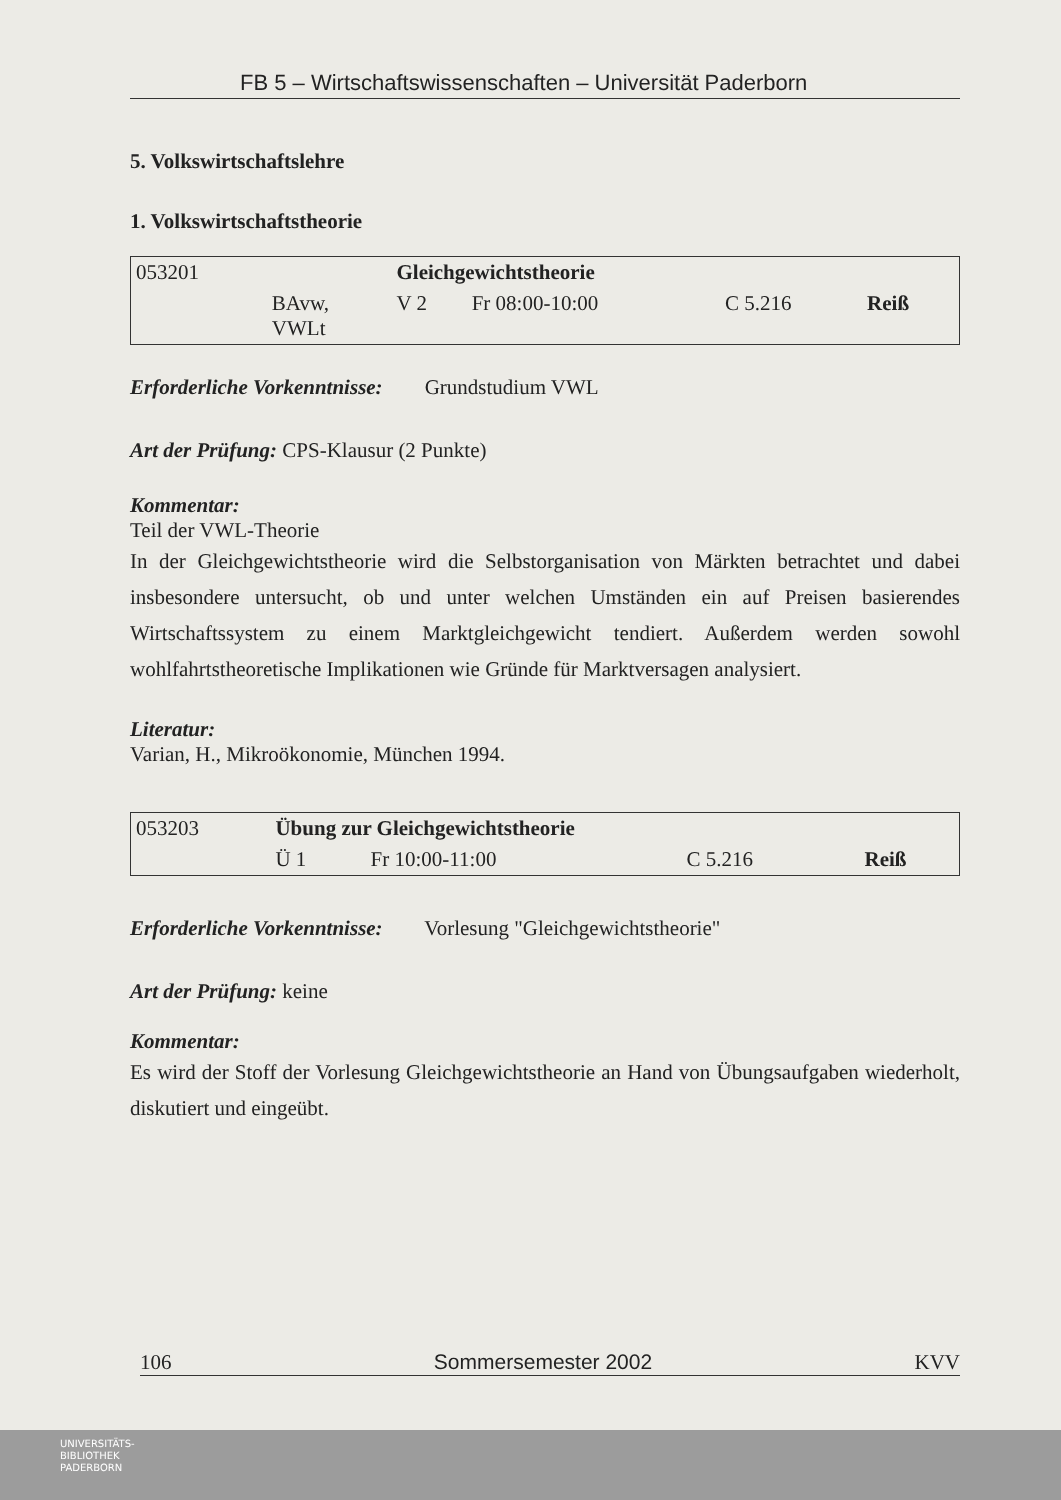FB 5 – Wirtschaftswissenschaften – Universität Paderborn
5. Volkswirtschaftslehre
1. Volkswirtschaftstheorie
| 053201 | | Gleichgewichtstheorie | | | |
| | BAvw, VWLt | V 2 | Fr 08:00-10:00 | C 5.216 | Reiß |
Erforderliche Vorkenntnisse: Grundstudium VWL
Art der Prüfung: CPS-Klausur (2 Punkte)
Kommentar:
Teil der VWL-Theorie
In der Gleichgewichtstheorie wird die Selbstorganisation von Märkten betrachtet und dabei insbesondere untersucht, ob und unter welchen Umständen ein auf Preisen basierendes Wirtschaftssystem zu einem Marktgleichgewicht tendiert. Außerdem werden sowohl wohlfahrtstheoretische Implikationen wie Gründe für Marktversagen analysiert.
Literatur:
Varian, H., Mikroökonomie, München 1994.
| 053203 | Übung zur Gleichgewichtstheorie | | | |
| | Ü 1 | Fr 10:00-11:00 | C 5.216 | Reiß |
Erforderliche Vorkenntnisse: Vorlesung "Gleichgewichtstheorie"
Art der Prüfung: keine
Kommentar:
Es wird der Stoff der Vorlesung Gleichgewichtstheorie an Hand von Übungsaufgaben wiederholt, diskutiert und eingeübt.
106 Sommersemester 2002 KVV
UNIVERSITÄTS-
BIBLIOTHEK
PADERBORN